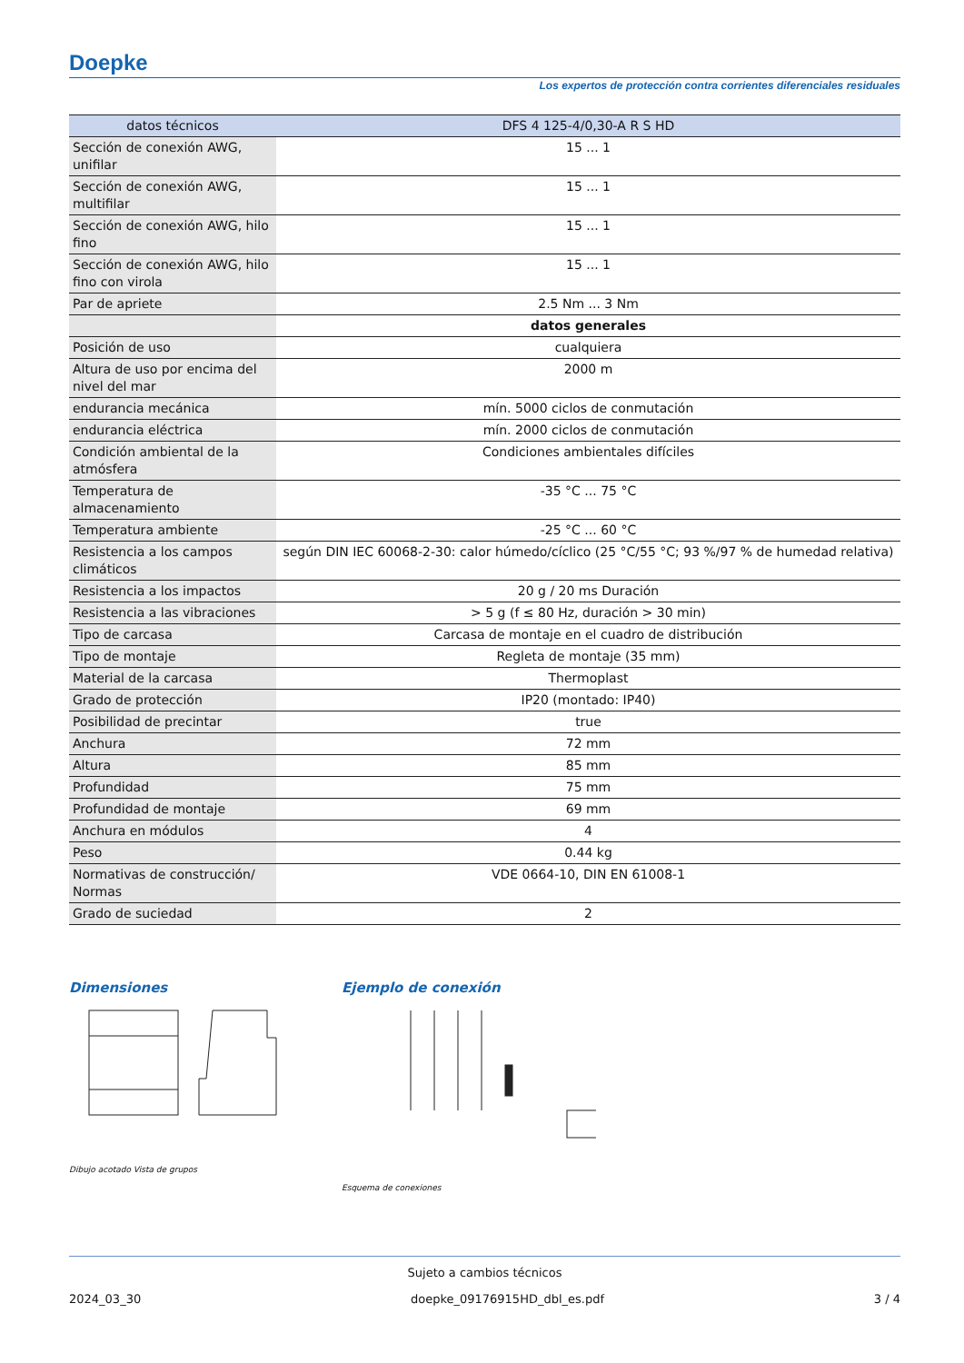Doepke
Los expertos de protección contra corrientes diferenciales residuales
| datos técnicos | DFS 4 125-4/0,30-A R S HD |
| --- | --- |
| Sección de conexión AWG, unifilar | 15 ... 1 |
| Sección de conexión AWG, multifilar | 15 ... 1 |
| Sección de conexión AWG, hilo fino | 15 ... 1 |
| Sección de conexión AWG, hilo fino con virola | 15 ... 1 |
| Par de apriete | 2.5 Nm ... 3 Nm |
| | datos generales |
| Posición de uso | cualquiera |
| Altura de uso por encima del nivel del mar | 2000 m |
| endurancia mecánica | mín. 5000 ciclos de conmutación |
| endurancia eléctrica | mín. 2000 ciclos de conmutación |
| Condición ambiental de la atmósfera | Condiciones ambientales difíciles |
| Temperatura de almacenamiento | -35 °C ... 75 °C |
| Temperatura ambiente | -25 °C ... 60 °C |
| Resistencia a los campos climáticos | según DIN IEC 60068-2-30: calor húmedo/cíclico (25 °C/55 °C; 93 %/97 % de humedad relativa) |
| Resistencia a los impactos | 20 g / 20 ms Duración |
| Resistencia a las vibraciones | > 5 g (f ≤ 80 Hz, duración > 30 min) |
| Tipo de carcasa | Carcasa de montaje en el cuadro de distribución |
| Tipo de montaje | Regleta de montaje (35 mm) |
| Material de la carcasa | Thermoplast |
| Grado de protección | IP20 (montado: IP40) |
| Posibilidad de precintar | true |
| Anchura | 72 mm |
| Altura | 85 mm |
| Profundidad | 75 mm |
| Profundidad de montaje | 69 mm |
| Anchura en módulos | 4 |
| Peso | 0.44 kg |
| Normativas de construcción/ Normas | VDE 0664-10, DIN EN 61008-1 |
| Grado de suciedad | 2 |
Dimensiones
Dibujo acotado Vista de grupos
Ejemplo de conexión
Esquema de conexiones
Sujeto a cambios técnicos
2024_03_30 doepke_09176915HD_dbl_es.pdf 3 / 4